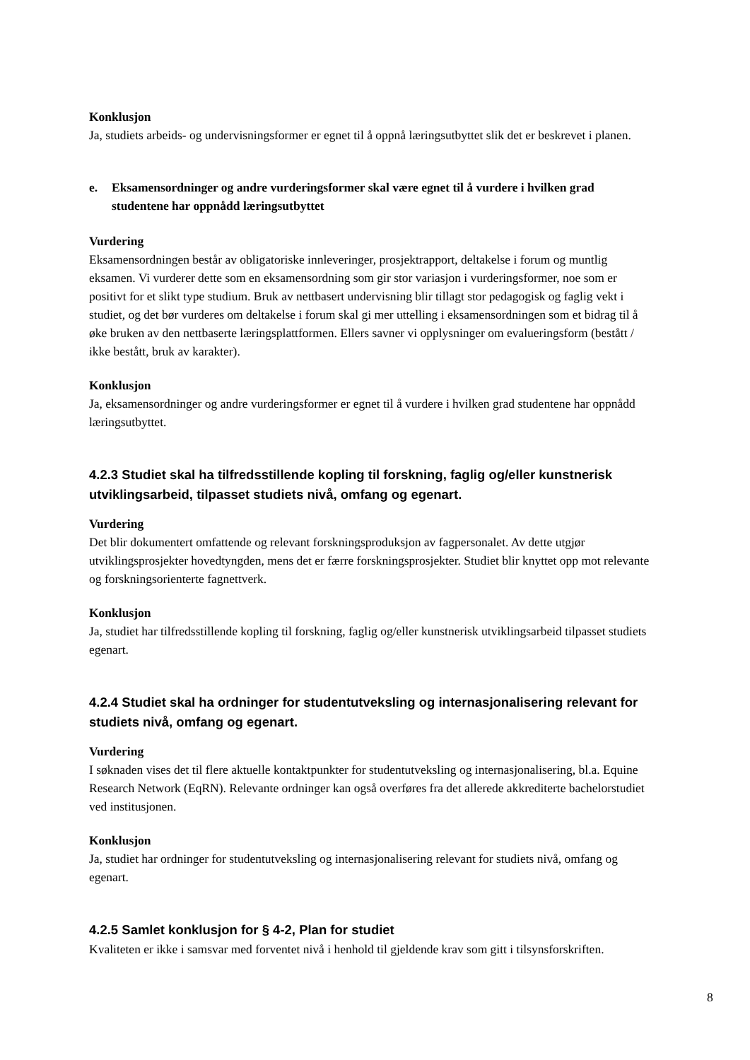Konklusjon
Ja, studiets arbeids- og undervisningsformer er egnet til å oppnå læringsutbyttet slik det er beskrevet i planen.
e. Eksamensordninger og andre vurderingsformer skal være egnet til å vurdere i hvilken grad studentene har oppnådd læringsutbyttet
Vurdering
Eksamensordningen består av obligatoriske innleveringer, prosjektrapport, deltakelse i forum og muntlig eksamen. Vi vurderer dette som en eksamensordning som gir stor variasjon i vurderingsformer, noe som er positivt for et slikt type studium. Bruk av nettbasert undervisning blir tillagt stor pedagogisk og faglig vekt i studiet, og det bør vurderes om deltakelse i forum skal gi mer uttelling i eksamensordningen som et bidrag til å øke bruken av den nettbaserte læringsplattformen. Ellers savner vi opplysninger om evalueringsform (bestått / ikke bestått, bruk av karakter).
Konklusjon
Ja, eksamensordninger og andre vurderingsformer er egnet til å vurdere i hvilken grad studentene har oppnådd læringsutbyttet.
4.2.3 Studiet skal ha tilfredsstillende kopling til forskning, faglig og/eller kunstnerisk utviklingsarbeid, tilpasset studiets nivå, omfang og egenart.
Vurdering
Det blir dokumentert omfattende og relevant forskningsproduksjon av fagpersonalet. Av dette utgjør utviklingsprosjekter hovedtyngden, mens det er færre forskningsprosjekter. Studiet blir knyttet opp mot relevante og forskningsorienterte fagnettverk.
Konklusjon
Ja, studiet har tilfredsstillende kopling til forskning, faglig og/eller kunstnerisk utviklingsarbeid tilpasset studiets egenart.
4.2.4 Studiet skal ha ordninger for studentutveksling og internasjonalisering relevant for studiets nivå, omfang og egenart.
Vurdering
I søknaden vises det til flere aktuelle kontaktpunkter for studentutveksling og internasjonalisering, bl.a. Equine Research Network (EqRN). Relevante ordninger kan også overføres fra det allerede akkrediterte bachelorstudiet ved institusjonen.
Konklusjon
Ja, studiet har ordninger for studentutveksling og internasjonalisering relevant for studiets nivå, omfang og egenart.
4.2.5 Samlet konklusjon for § 4-2, Plan for studiet
Kvaliteten er ikke i samsvar med forventet nivå i henhold til gjeldende krav som gitt i tilsynsforskriften.
8